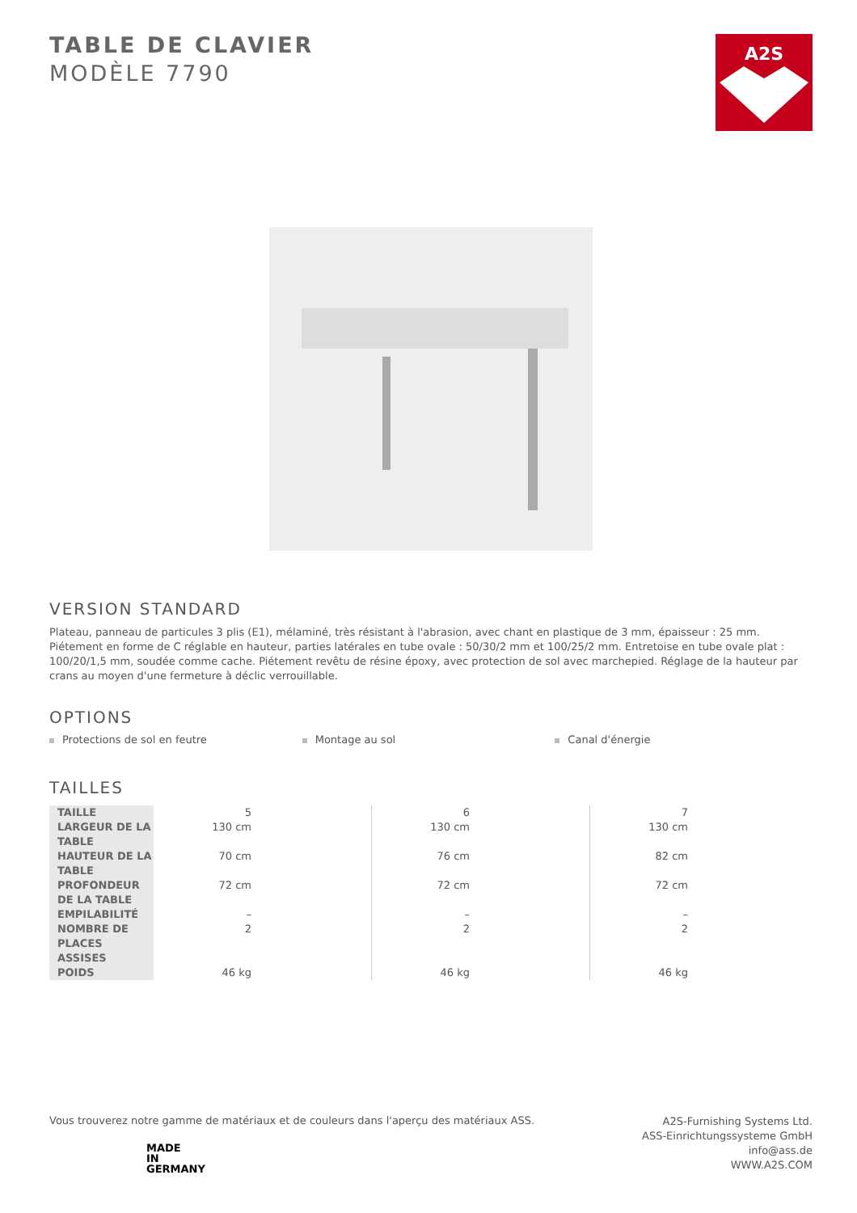A2S
TABLE DE CLAVIER
MODÈLE 7790
VERSION STANDARD
Plateau, panneau de particules 3 plis (E1), mélaminé, très résistant à l'abrasion, avec chant en plastique de 3 mm, épaisseur : 25 mm.
Piétement en forme de C réglable en hauteur, parties latérales en tube ovale : 50/30/2 mm et 100/25/2 mm. Entretoise en tube ovale plat : 100/20/1,5 mm, soudée comme cache. Piétement revêtu de résine époxy, avec protection de sol avec marchepied. Réglage de la hauteur par crans au moyen d'une fermeture à déclic verrouillable.
OPTIONS
Protections de sol en feutre Montage au sol Canal d'énergie
TAILLES
| TAILLE | 5 | 6 | 7 |
| LARGEUR DE LA TABLE | 130 cm | 130 cm | 130 cm |
| HAUTEUR DE LA TABLE | 70 cm | 76 cm | 82 cm |
| PROFONDEUR DE LA TABLE | 72 cm | 72 cm | 72 cm |
| EMPILABILITÉ | – | – | – |
| NOMBRE DE PLACES ASSISES | 2 | 2 | 2 |
| POIDS | 46 kg | 46 kg | 46 kg |
Vous trouverez notre gamme de matériaux et de couleurs dans l'aperçu des matériaux ASS.
MADE
IN
GERMANY
A2S-Furnishing Systems Ltd.
ASS-Einrichtungssysteme GmbH
info@ass.de
WWW.A2S.COM